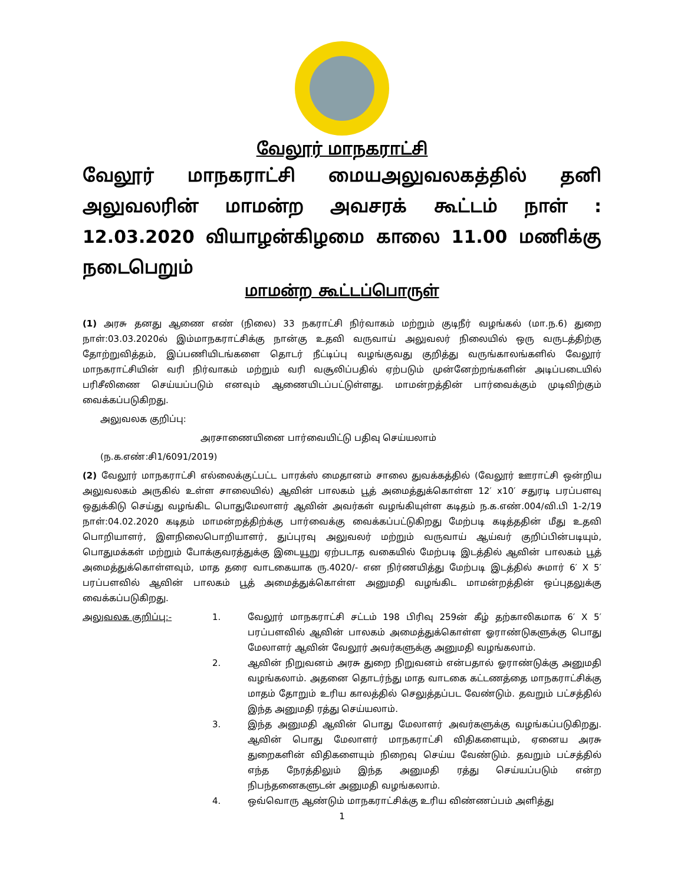வேலூர் மாநகராட்சி
வேலூர் மாநகராட்சி மையஅலுவலகத்தில் தனி அலுவலரின் மாமன்ற அவசரக் கூட்டம் நாள் : 12.03.2020 வியாழன்கிழமை காலை 11.00 மணிக்கு நடைபெறும்
மாமன்ற கூட்டப்பொருள்
(1) அரசு தனது ஆணை எண் (நிலை) 33 நகராட்சி நிர்வாகம் மற்றும் குடிநீர் வழங்கல் (மா.ந.6) துறை நாள்:03.03.2020ல் இம்மாநகராட்சிக்கு நான்கு உதவி வருவாய் அலுவலர் நிலையில் ஒரு வருடத்திற்கு தோற்றுவித்தம், இப்பணியிடங்களை தொடர் நீட்டிப்பு வழங்குவது குறித்து வருங்காலங்களில் வேலூர் மாநகராட்சியின் வரி நிர்வாகம் மற்றும் வரி வசூலிப்பதில் ஏற்படும் முன்னேற்றங்களின் அடிப்படையில் பரிசீலிணை செய்யப்படும் எனவும் ஆணையிடப்பட்டுள்ளது. மாமன்றத்தின் பார்வைக்கும் முடிவிற்கும் வைக்கப்படுகிறது.
அலுவலக குறிப்பு:
அரசாணையினை பார்வையிட்டு பதிவு செய்யலாம்
(ந.க.எண்:சி1/6091/2019)
(2) வேலூர் மாநகராட்சி எல்லைக்குட்பட்ட பாரக்ஸ் மைதானம் சாலை துவக்கத்தில் (வேலூர் ஊராட்சி ஒன்றிய அலுவலகம் அருகில் உள்ள சாலையில்) ஆவின் பாலகம் பூத் அமைத்துக்கொள்ள 12′ x10′ சதுரடி பரப்பளவு ஒதுக்கிடு செய்து வழங்கிட பொதுமேலாளர் ஆவின் அவர்கள் வழங்கியுள்ள கடிதம் ந.க.எண்.004/வி.பி 1-2/19 நாள்:04.02.2020 கடிதம் மாமன்றத்திற்க்கு பார்வைக்கு வைக்கப்பட்டுகிறது மேற்படி கடித்ததின் மீது உதவி பொறியாளர், இளநிலைபொறியாளர், துப்புரவு அலுவலர் மற்றும் வருவாய் ஆய்வர் குறிப்பின்படியும், பொதுமக்கள் மற்றும் போக்குவரத்துக்கு இடையூறு ஏற்படாத வகையில் மேற்படி இடத்தில் ஆவின் பாலகம் பூத் அமைத்துக்கொள்ளவும், மாத தரை வாடகையாக ரு.4020/- என நிர்ணயித்து மேற்படி இடத்தில் சுமார் 6′ X 5′ பரப்பளவில் ஆவின் பாலகம் பூத் அமைத்துக்கொள்ள அனுமதி வழங்கிட மாமன்றத்தின் ஒப்புதலுக்கு வைக்கப்படுகிறது.
அலுவலக குறிப்பு:- 1. வேலூர் மாநகராட்சி சட்டம் 198 பிரிவு 259ன் கீழ் தற்காலிகமாக 6′ X 5′ பரப்பளவில் ஆவின் பாலகம் அமைத்துக்கொள்ள ஓராண்டுகளுக்கு பொது மேலாளர் ஆவின் வேலூர் அவர்களுக்கு அனுமதி வழங்கலாம்.
2. ஆவின் நிறுவனம் அரசு துறை நிறுவனம் என்பதால் ஓராண்டுக்கு அனுமதி வழங்கலாம். அதனை தொடர்ந்து மாத வாடகை கட்டணத்தை மாநகராட்சிக்கு மாதம் தோறும் உரிய காலத்தில் செலுத்தப்பட வேண்டும். தவறும் பட்சத்தில் இந்த அனுமதி ரத்து செய்யலாம்.
3. இந்த அனுமதி ஆவின் பொது மேலாளர் அவர்களுக்கு வழங்கப்படுகிறது. ஆவின் பொது மேலாளர் மாநகராட்சி விதிகளையும், ஏனைய அரசு துறைகளின் விதிகளையும் நிறைவு செய்ய வேண்டும். தவறும் பட்சத்தில் எந்த நேரத்திலும் இந்த அனுமதி ரத்து செய்யப்படும் என்ற நிபந்தனைகளுடன் அனுமதி வழங்கலாம்.
4. ஒவ்வொரு ஆண்டும் மாநகராட்சிக்கு உரிய விண்ணப்பம் அளித்து
1